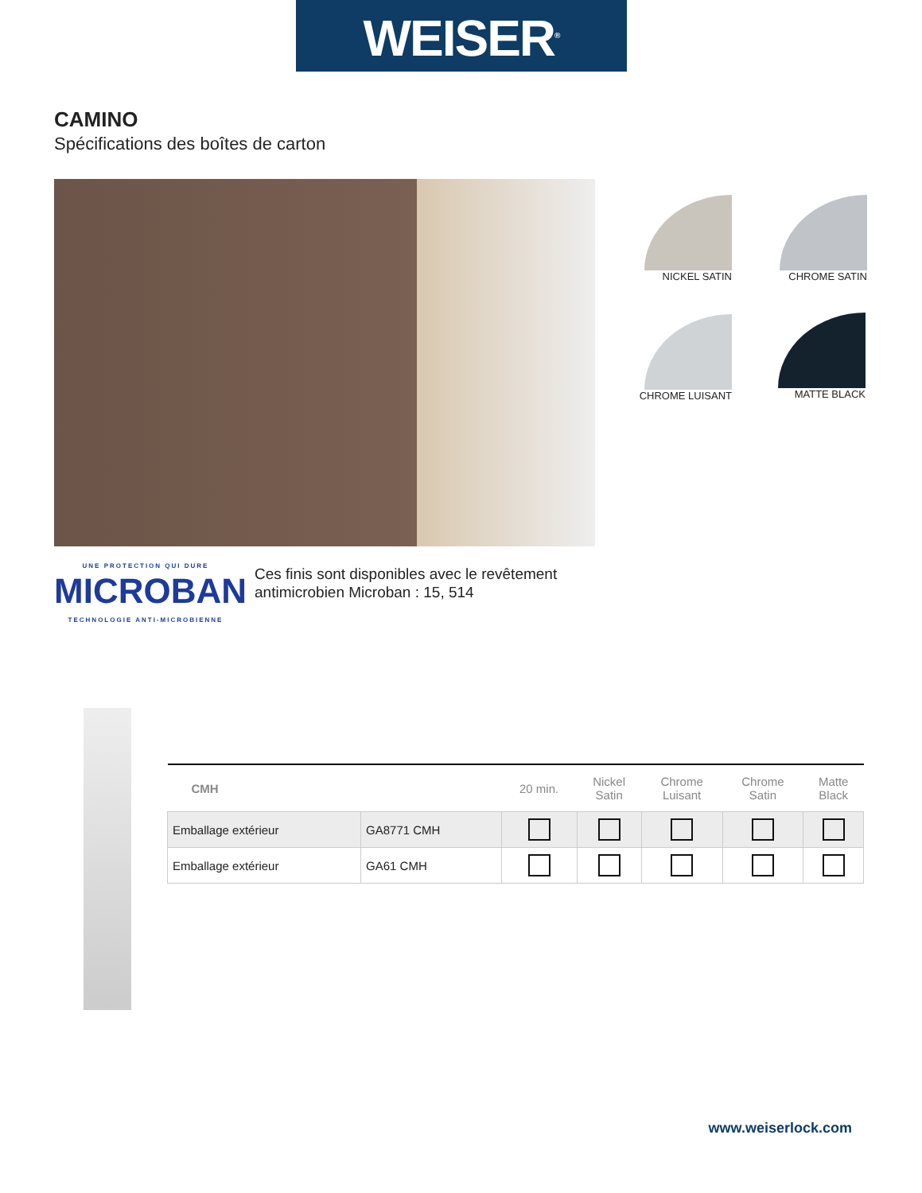WEISER<sup>®</sup>
CAMINO
Spécifications des boîtes de carton
NICKEL SATIN CHROME SATIN
CHROME LUISANT MATTE BLACK
UNE PROTECTION QUI DURE
MICROBAN
TECHNOLOGIE ANTI-MICROBIENNE
Ces finis sont disponibles avec le revêtement
antimicrobien Microban : 15, 514
| CMH | | 20 min. | Nickel Satin | Chrome Luisant | Chrome Satin | Matte Black |
| --- | --- | --- | --- | --- | --- | --- |
| Emballage extérieur | GA8771 CMH | | | | | |
| Emballage extérieur | GA61 CMH | | | | | |
www.weiserlock.com